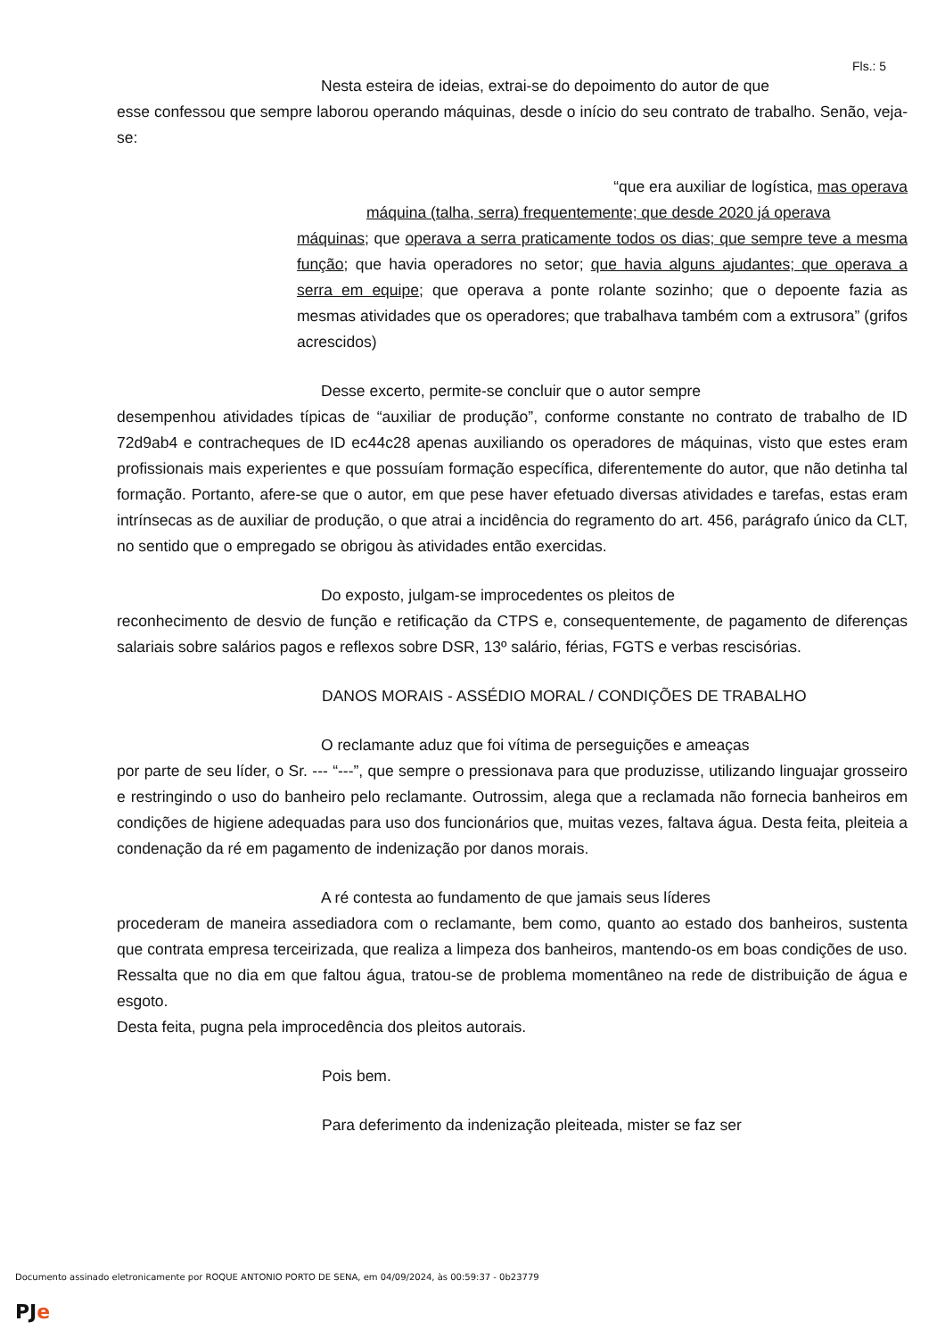Fls.: 5
Nesta esteira de ideias, extrai-se do depoimento do autor de que
esse confessou que sempre laborou operando máquinas, desde o início do seu contrato de trabalho. Senão, veja-se:
“que era auxiliar de logística, mas operava
máquina (talha, serra) frequentemente; que desde 2020 já operava
máquinas; que operava a serra praticamente todos os dias; que sempre teve a mesma função; que havia operadores no setor; que havia alguns ajudantes; que operava a serra em equipe; que operava a ponte rolante sozinho; que o depoente fazia as mesmas atividades que os operadores; que trabalhava também com a extrusora” (grifos acrescidos)
Desse excerto, permite-se concluir que o autor sempre
desempenhou atividades típicas de “auxiliar de produção”, conforme constante no contrato de trabalho de ID 72d9ab4 e contracheques de ID ec44c28 apenas auxiliando os operadores de máquinas, visto que estes eram profissionais mais experientes e que possuíam formação específica, diferentemente do autor, que não detinha tal formação. Portanto, afere-se que o autor, em que pese haver efetuado diversas atividades e tarefas, estas eram intrínsecas as de auxiliar de produção, o que atrai a incidência do regramento do art. 456, parágrafo único da CLT, no sentido que o empregado se obrigou às atividades então exercidas.
Do exposto, julgam-se improcedentes os pleitos de
reconhecimento de desvio de função e retificação da CTPS e, consequentemente, de pagamento de diferenças salariais sobre salários pagos e reflexos sobre DSR, 13º salário, férias, FGTS e verbas rescisórias.
DANOS MORAIS - ASSÉDIO MORAL / CONDIÇÕES DE TRABALHO
O reclamante aduz que foi vítima de perseguições e ameaças
por parte de seu líder, o Sr. --- “---”, que sempre o pressionava para que produzisse, utilizando linguajar grosseiro e restringindo o uso do banheiro pelo reclamante. Outrossim, alega que a reclamada não fornecia banheiros em condições de higiene adequadas para uso dos funcionários que, muitas vezes, faltava água. Desta feita, pleiteia a condenação da ré em pagamento de indenização por danos morais.
A ré contesta ao fundamento de que jamais seus líderes
procederam de maneira assediadora com o reclamante, bem como, quanto ao estado dos banheiros, sustenta que contrata empresa terceirizada, que realiza a limpeza dos banheiros, mantendo-os em boas condições de uso. Ressalta que no dia em que faltou água, tratou-se de problema momentâneo na rede de distribuição de água e esgoto.
Desta feita, pugna pela improcedência dos pleitos autorais.
Pois bem.
Para deferimento da indenização pleiteada, mister se faz ser
Documento assinado eletronicamente por ROQUE ANTONIO PORTO DE SENA, em 04/09/2024, às 00:59:37 - 0b23779
PJe